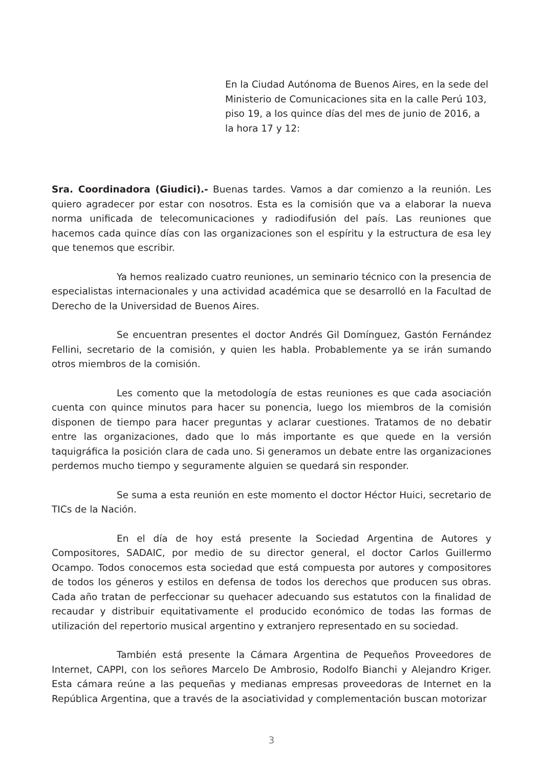En la Ciudad Autónoma de Buenos Aires, en la sede del Ministerio de Comunicaciones sita en la calle Perú 103, piso 19, a los quince días del mes de junio de 2016, a la hora 17 y 12:
Sra. Coordinadora (Giudici).- Buenas tardes. Vamos a dar comienzo a la reunión. Les quiero agradecer por estar con nosotros. Esta es la comisión que va a elaborar la nueva norma unificada de telecomunicaciones y radiodifusión del país. Las reuniones que hacemos cada quince días con las organizaciones son el espíritu y la estructura de esa ley que tenemos que escribir.
Ya hemos realizado cuatro reuniones, un seminario técnico con la presencia de especialistas internacionales y una actividad académica que se desarrolló en la Facultad de Derecho de la Universidad de Buenos Aires.
Se encuentran presentes el doctor Andrés Gil Domínguez, Gastón Fernández Fellini, secretario de la comisión, y quien les habla. Probablemente ya se irán sumando otros miembros de la comisión.
Les comento que la metodología de estas reuniones es que cada asociación cuenta con quince minutos para hacer su ponencia, luego los miembros de la comisión disponen de tiempo para hacer preguntas y aclarar cuestiones. Tratamos de no debatir entre las organizaciones, dado que lo más importante es que quede en la versión taquigráfica la posición clara de cada uno. Si generamos un debate entre las organizaciones perdemos mucho tiempo y seguramente alguien se quedará sin responder.
Se suma a esta reunión en este momento el doctor Héctor Huici, secretario de TICs de la Nación.
En el día de hoy está presente la Sociedad Argentina de Autores y Compositores, SADAIC, por medio de su director general, el doctor Carlos Guillermo Ocampo. Todos conocemos esta sociedad que está compuesta por autores y compositores de todos los géneros y estilos en defensa de todos los derechos que producen sus obras. Cada año tratan de perfeccionar su quehacer adecuando sus estatutos con la finalidad de recaudar y distribuir equitativamente el producido económico de todas las formas de utilización del repertorio musical argentino y extranjero representado en su sociedad.
También está presente la Cámara Argentina de Pequeños Proveedores de Internet, CAPPI, con los señores Marcelo De Ambrosio, Rodolfo Bianchi y Alejandro Kriger. Esta cámara reúne a las pequeñas y medianas empresas proveedoras de Internet en la República Argentina, que a través de la asociatividad y complementación buscan motorizar
3